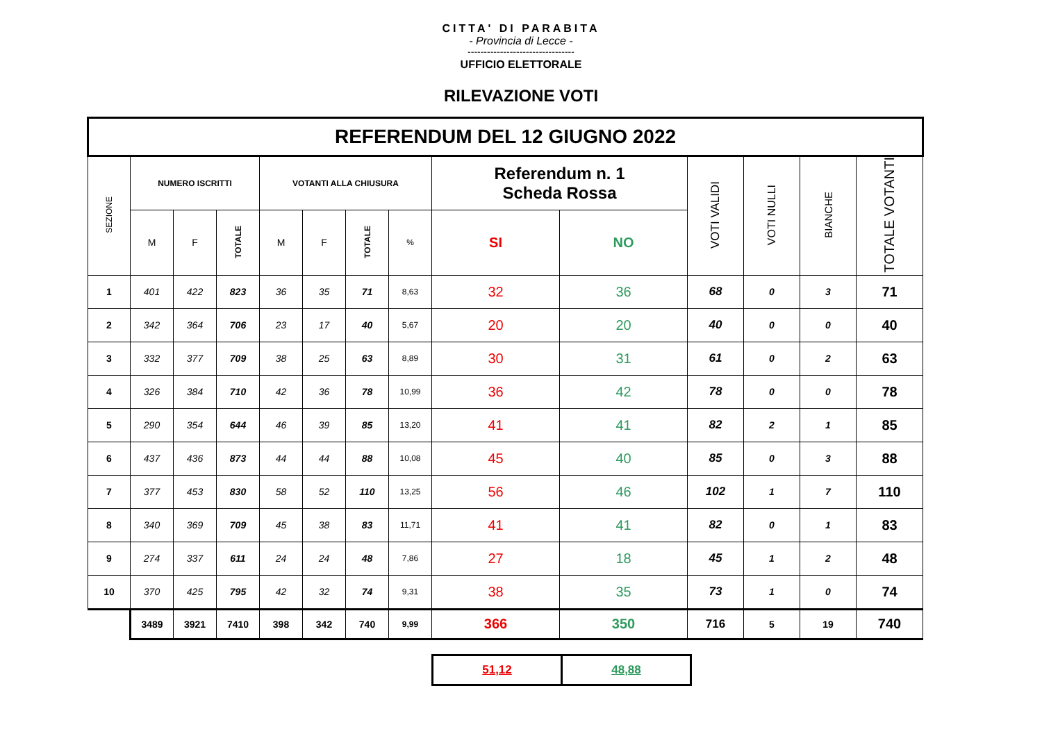CITTA' DI PARABITA
- Provincia di Lecce -
---------------------------------
UFFICIO ELETTORALE
RILEVAZIONE VOTI
| REFERENDUM DEL 12 GIUGNO 2022 | | | | | | | | | | | | | |
| --- | --- | --- | --- | --- | --- | --- | --- | --- | --- | --- | --- | --- | --- |
| SEZIONE | NUMERO ISCRITTI | | | VOTANTI ALLA CHIUSURA | | | | Referendum n. 1 Scheda Rossa | | VOTI VALIDI | VOTI NULLI | BIANCHE | TOTALE VOTANTI |
| | M | F | TOTALE | M | F | TOTALE | % | SI | NO | | | | |
| 1 | 401 | 422 | 823 | 36 | 35 | 71 | 8,63 | 32 | 36 | 68 | 0 | 3 | 71 |
| 2 | 342 | 364 | 706 | 23 | 17 | 40 | 5,67 | 20 | 20 | 40 | 0 | 0 | 40 |
| 3 | 332 | 377 | 709 | 38 | 25 | 63 | 8,89 | 30 | 31 | 61 | 0 | 2 | 63 |
| 4 | 326 | 384 | 710 | 42 | 36 | 78 | 10,99 | 36 | 42 | 78 | 0 | 0 | 78 |
| 5 | 290 | 354 | 644 | 46 | 39 | 85 | 13,20 | 41 | 41 | 82 | 2 | 1 | 85 |
| 6 | 437 | 436 | 873 | 44 | 44 | 88 | 10,08 | 45 | 40 | 85 | 0 | 3 | 88 |
| 7 | 377 | 453 | 830 | 58 | 52 | 110 | 13,25 | 56 | 46 | 102 | 1 | 7 | 110 |
| 8 | 340 | 369 | 709 | 45 | 38 | 83 | 11,71 | 41 | 41 | 82 | 0 | 1 | 83 |
| 9 | 274 | 337 | 611 | 24 | 24 | 48 | 7,86 | 27 | 18 | 45 | 1 | 2 | 48 |
| 10 | 370 | 425 | 795 | 42 | 32 | 74 | 9,31 | 38 | 35 | 73 | 1 | 0 | 74 |
| | 3489 | 3921 | 7410 | 398 | 342 | 740 | 9,99 | 366 | 350 | 716 | 5 | 19 | 740 |
| 51,12 | 48,88 |